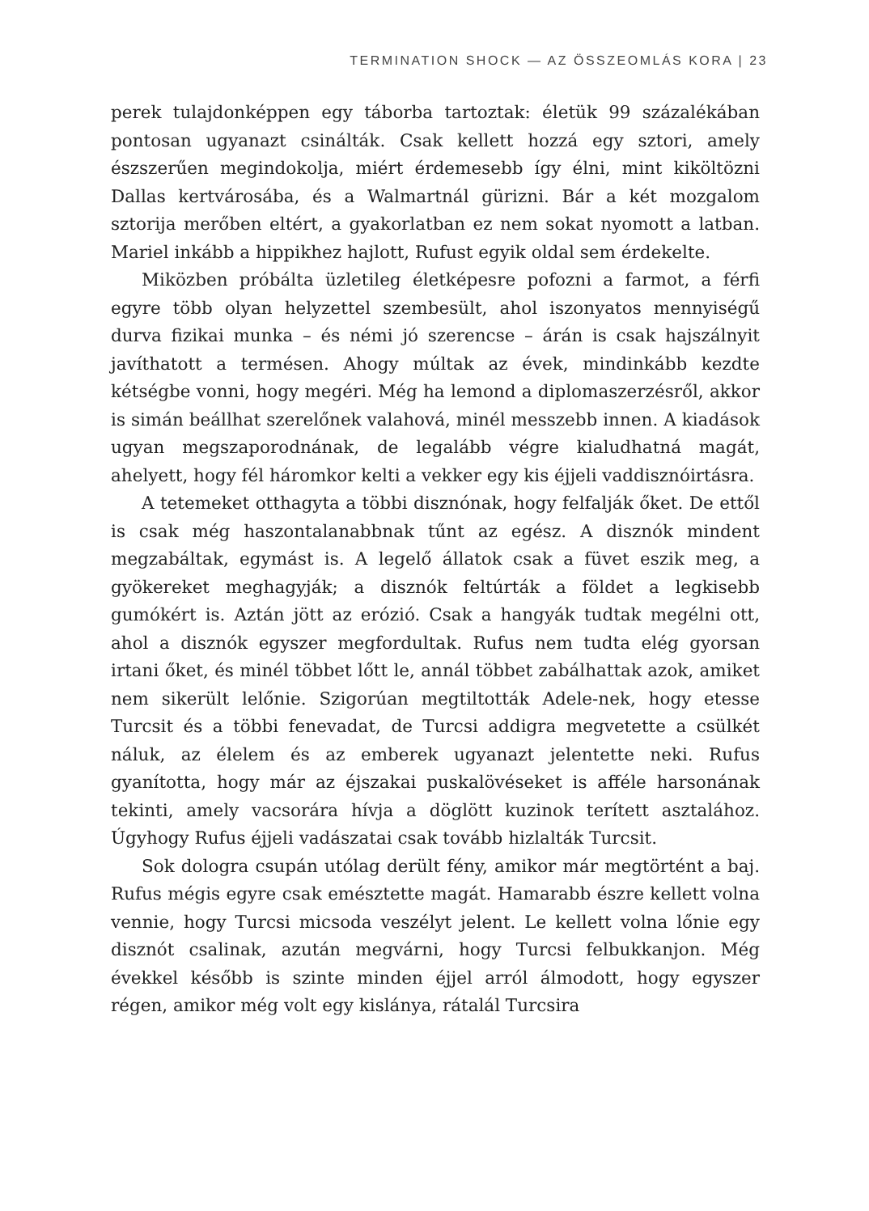TERMINATION SHOCK — AZ ÖSSZEOMLÁS KORA | 23
perek tulajdonképpen egy táborba tartoztak: életük 99 százalékában pontosan ugyanazt csinálták. Csak kellett hozzá egy sztori, amely észszerűen megindokolja, miért érdemesebb így élni, mint kiköltözni Dallas kertvárosába, és a Walmartnál gürizni. Bár a két mozgalom sztorija merőben eltért, a gyakorlatban ez nem sokat nyomott a latban. Mariel inkább a hippikhez hajlott, Rufust egyik oldal sem érdekelte.
Miközben próbálta üzletileg életképesre pofozni a farmot, a férfi egyre több olyan helyzettel szembesült, ahol iszonyatos mennyiségű durva fizikai munka – és némi jó szerencse – árán is csak hajszálnyit javíthatott a termésen. Ahogy múltak az évek, mindinkább kezdte kétségbe vonni, hogy megéri. Még ha lemond a diplomaszerzésről, akkor is simán beállhat szerelőnek valahová, minél messzebb innen. A kiadások ugyan megszaporodnának, de legalább végre kialudhatná magát, ahelyett, hogy fél háromkor kelti a vekker egy kis éjjeli vaddisznóirtásra.
A tetemeket otthagyta a többi disznónak, hogy felfalják őket. De ettől is csak még haszontalanabbnak tűnt az egész. A disznók mindent megzabáltak, egymást is. A legelő állatok csak a füvet eszik meg, a gyökereket meghagyják; a disznók feltúrták a földet a legkisebb gumókért is. Aztán jött az erózió. Csak a hangyák tudtak megélni ott, ahol a disznók egyszer megfordultak. Rufus nem tudta elég gyorsan irtani őket, és minél többet lőtt le, annál többet zabálhattak azok, amiket nem sikerült lelőnie. Szigorúan megtiltották Adele-nek, hogy etesse Turcsit és a többi fenevadat, de Turcsi addigra megvetette a csülkét náluk, az élelem és az emberek ugyanazt jelentette neki. Rufus gyanította, hogy már az éjszakai puskalövéseket is afféle harsonának tekinti, amely vacsorára hívja a döglött kuzinok terített asztalához. Úgyhogy Rufus éjjeli vadászatai csak tovább hizlalták Turcsit.
Sok dologra csupán utólag derült fény, amikor már megtörtént a baj. Rufus mégis egyre csak emésztette magát. Hamarabb észre kellett volna vennie, hogy Turcsi micsoda veszélyt jelent. Le kellett volna lőnie egy disznót csalinak, azután megvárni, hogy Turcsi felbukkanjon. Még évekkel később is szinte minden éjjel arról álmodott, hogy egyszer régen, amikor még volt egy kislánya, rátalál Turcsira